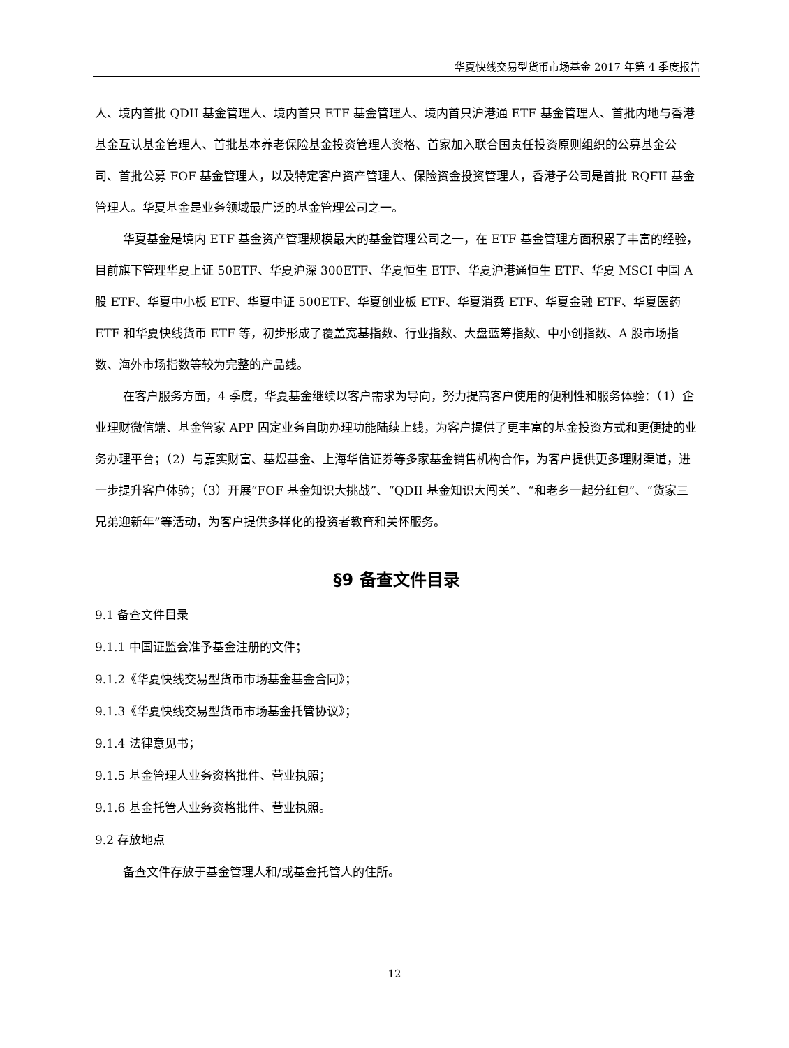华夏快线交易型货币市场基金 2017 年第 4 季度报告
人、境内首批 QDII 基金管理人、境内首只 ETF 基金管理人、境内首只沪港通 ETF 基金管理人、首批内地与香港基金互认基金管理人、首批基本养老保险基金投资管理人资格、首家加入联合国责任投资原则组织的公募基金公司、首批公募 FOF 基金管理人，以及特定客户资产管理人、保险资金投资管理人，香港子公司是首批 RQFII 基金管理人。华夏基金是业务领域最广泛的基金管理公司之一。
华夏基金是境内 ETF 基金资产管理规模最大的基金管理公司之一，在 ETF 基金管理方面积累了丰富的经验，目前旗下管理华夏上证 50ETF、华夏沪深 300ETF、华夏恒生 ETF、华夏沪港通恒生 ETF、华夏 MSCI 中国 A 股 ETF、华夏中小板 ETF、华夏中证 500ETF、华夏创业板 ETF、华夏消费 ETF、华夏金融 ETF、华夏医药 ETF 和华夏快线货币 ETF 等，初步形成了覆盖宽基指数、行业指数、大盘蓝筹指数、中小创指数、A 股市场指数、海外市场指数等较为完整的产品线。
在客户服务方面，4 季度，华夏基金继续以客户需求为导向，努力提高客户使用的便利性和服务体验：（1）企业理财微信端、基金管家 APP 固定业务自助办理功能陆续上线，为客户提供了更丰富的基金投资方式和更便捷的业务办理平台；（2）与嘉实财富、基煜基金、上海华信证券等多家基金销售机构合作，为客户提供更多理财渠道，进一步提升客户体验；（3）开展“FOF 基金知识大挑战”、“QDII 基金知识大闯关”、“和老乡一起分红包”、“货家三兄弟迎新年”等活动，为客户提供多样化的投资者教育和关怀服务。
§9 备查文件目录
9.1 备查文件目录
9.1.1 中国证监会准予基金注册的文件；
9.1.2《华夏快线交易型货币市场基金基金合同》；
9.1.3《华夏快线交易型货币市场基金托管协议》；
9.1.4 法律意见书；
9.1.5 基金管理人业务资格批件、营业执照；
9.1.6 基金托管人业务资格批件、营业执照。
9.2 存放地点
备查文件存放于基金管理人和/或基金托管人的住所。
12